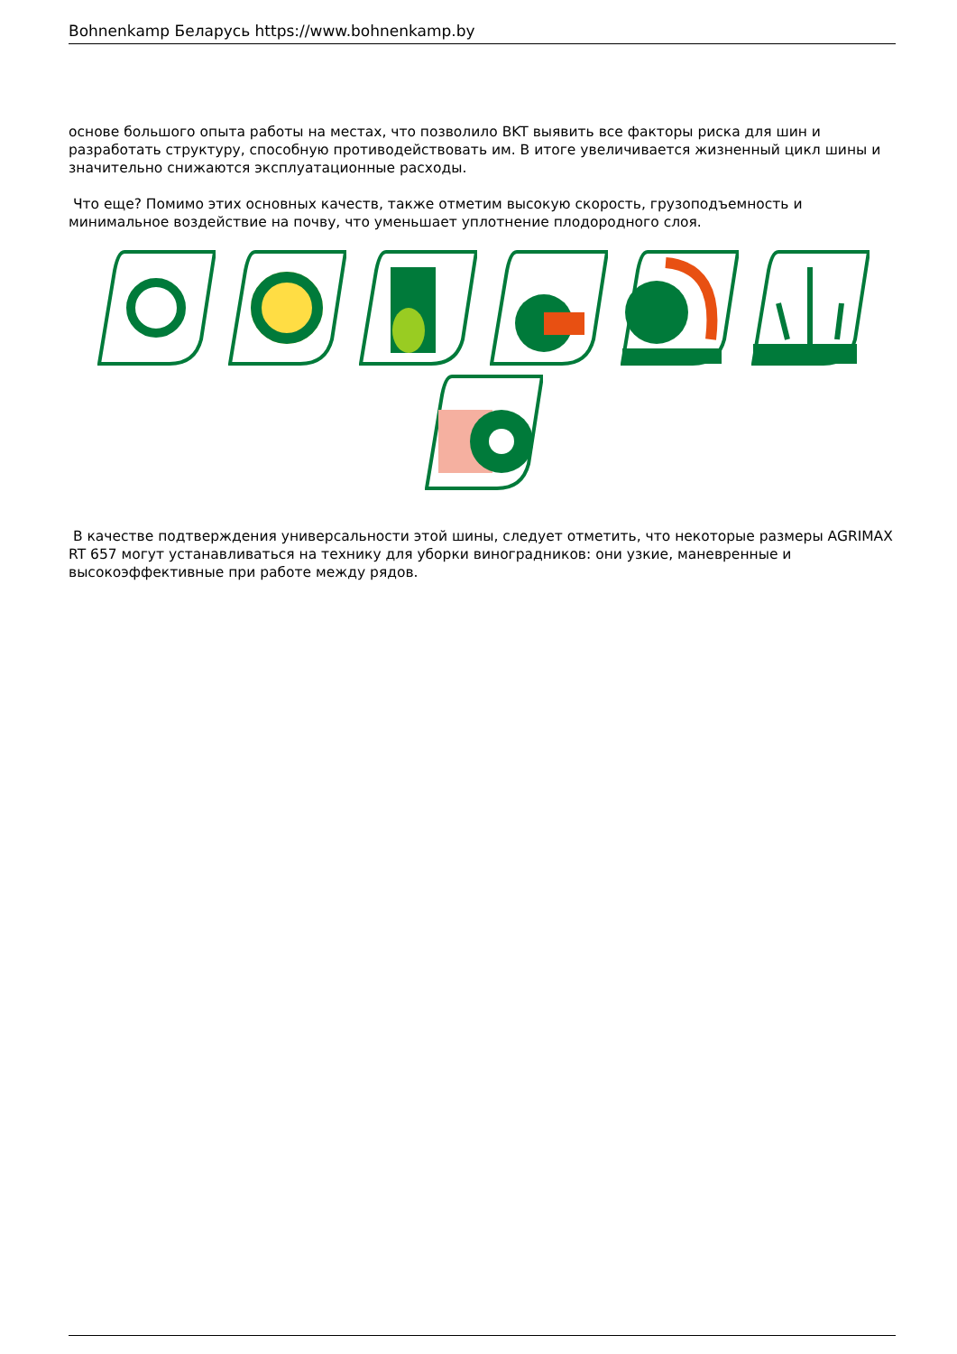Bohnenkamp Беларусь https://www.bohnenkamp.by
основе большого опыта работы на местах, что позволило BKT выявить все факторы риска для шин и разработать структуру, способную противодействовать им. В итоге увеличивается жизненный цикл шины и значительно снижаются эксплуатационные расходы.
Что еще? Помимо этих основных качеств, также отметим высокую скорость, грузоподъемность и минимальное воздействие на почву, что уменьшает уплотнение плодородного слоя.
В качестве подтверждения универсальности этой шины, следует отметить, что некоторые размеры AGRIMAX RT 657 могут устанавливаться на технику для уборки виноградников: они узкие, маневренные и высокоэффективные при работе между рядов.